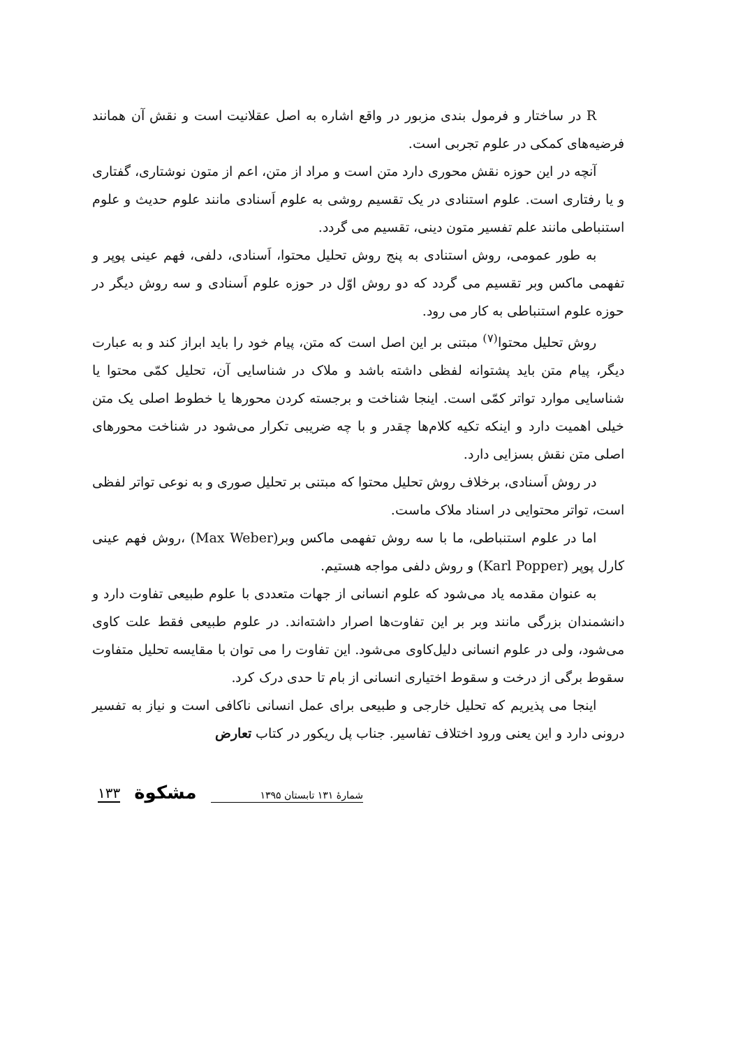R در ساختار و فرمول بندی مزبور در واقع اشاره به اصل عقلانیت است و نقش آن همانند فرضیه‌های کمکی در علوم تجربی است.
آنچه در این حوزه نقش محوری دارد متن است و مراد از متن، اعم از متون نوشتاری، گفتاری و یا رفتاری است. علوم استنادی در یک تقسیم روشی به علوم اَسنادی مانند علوم حدیث و علوم استنباطی مانند علم تفسیر متون دینی، تقسیم می گردد.
به طور عمومی، روش استنادی به پنج روش تحلیل محتوا، اَسنادی، دلفی، فهم عینی پوپر و تفهمی ماکس وبر تقسیم می گردد که دو روش اوّل در حوزه علوم اَسنادی و سه روش دیگر در حوزه علوم استنباطی به کار می رود.
روش تحلیل محتوا<sup>(۷)</sup> مبتنی بر این اصل است که متن، پیام خود را باید ابراز کند و به عبارت دیگر، پیام متن باید پشتوانه لفظی داشته باشد و ملاک در شناسایی آن، تحلیل کمّی محتوا یا شناسایی موارد تواتر کمّی است. اینجا شناخت و برجسته کردن محورها یا خطوط اصلی یک متن خیلی اهمیت دارد و اینکه تکیه کلام‌ها چقدر و با چه ضریبی تکرار می‌شود در شناخت محورهای اصلی متن نقش بسزایی دارد.
در روش اَسنادی، برخلاف روش تحلیل محتوا که مبتنی بر تحلیل صوری و به نوعی تواتر لفظی است، تواتر محتوایی در اسناد ملاک ماست.
اما در علوم استنباطی، ما با سه روش تفهمی ماکس وبر(Max Weber) ،روش فهم عینی کارل پوپر (Karl Popper) و روش دلفی مواجه هستیم.
به عنوان مقدمه یاد می‌شود که علوم انسانی از جهات متعددی با علوم طبیعی تفاوت دارد و دانشمندان بزرگی مانند وبر بر این تفاوت‌ها اصرار داشته‌اند. در علوم طبیعی فقط علت کاوی می‌شود، ولی در علوم انسانی دلیل‌کاوی می‌شود. این تفاوت را می توان با مقایسه تحلیل متفاوت سقوط برگی از درخت و سقوط اختیاری انسانی از بام تا حدی درک کرد.
اینجا می پذیریم که تحلیل خارجی و طبیعی برای عمل انسانی ناکافی است و نیاز به تفسیر درونی دارد و این یعنی ورود اختلاف تفاسیر. جناب پل ریکور در کتاب تعارض
شمارهٔ ۱۳۱ تابستان ۱۳۹۵ مشکوة ۱۳۳